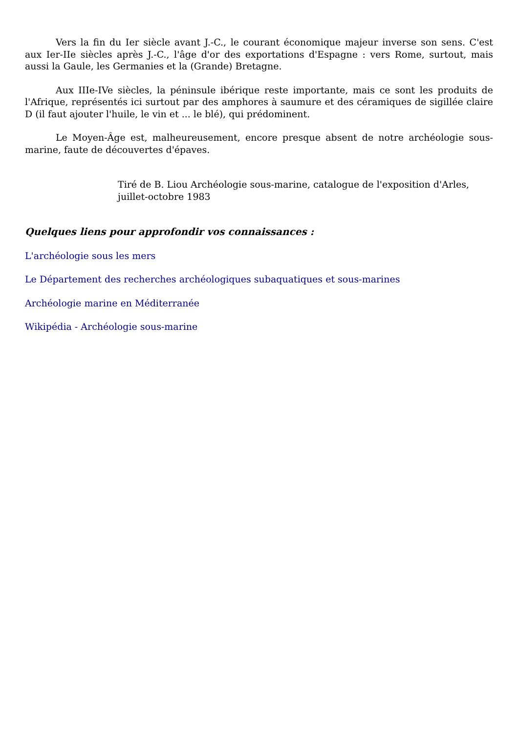Vers la fin du Ier siècle avant J.-C., le courant économique majeur inverse son sens. C'est aux Ier-IIe siècles après J.-C., l'âge d'or des exportations d'Espagne : vers Rome, surtout, mais aussi la Gaule, les Germanies et la (Grande) Bretagne.
Aux IIIe-IVe siècles, la péninsule ibérique reste importante, mais ce sont les produits de l'Afrique, représentés ici surtout par des amphores à saumure et des céramiques de sigillée claire D (il faut ajouter l'huile, le vin et ... le blé), qui prédominent.
Le Moyen-Âge est, malheureusement, encore presque absent de notre archéologie sous-marine, faute de découvertes d'épaves.
Tiré de B. Liou Archéologie sous-marine, catalogue de l'exposition d'Arles, juillet-octobre 1983
Quelques liens pour approfondir vos connaissances :
L'archéologie sous les mers
Le Département des recherches archéologiques subaquatiques et sous-marines
Archéologie marine en Méditerranée
Wikipédia - Archéologie sous-marine